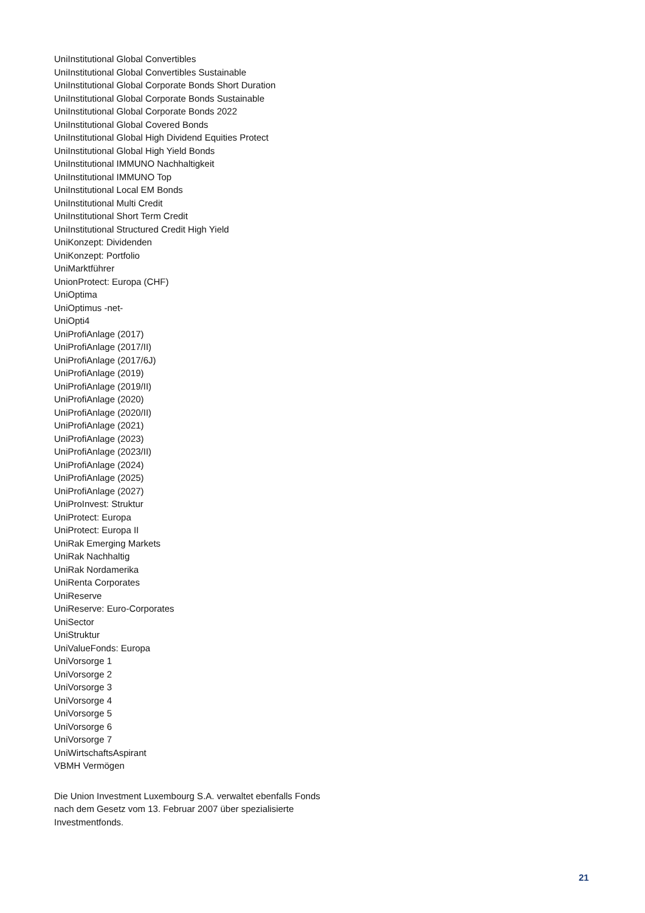UniInstitutional Global Convertibles
UniInstitutional Global Convertibles Sustainable
UniInstitutional Global Corporate Bonds Short Duration
UniInstitutional Global Corporate Bonds Sustainable
UniInstitutional Global Corporate Bonds 2022
UniInstitutional Global Covered Bonds
UniInstitutional Global High Dividend Equities Protect
UniInstitutional Global High Yield Bonds
UniInstitutional IMMUNO Nachhaltigkeit
UniInstitutional IMMUNO Top
UniInstitutional Local EM Bonds
UniInstitutional Multi Credit
UniInstitutional Short Term Credit
UniInstitutional Structured Credit High Yield
UniKonzept: Dividenden
UniKonzept: Portfolio
UniMarktführer
UnionProtect: Europa (CHF)
UniOptima
UniOptimus -net-
UniOpti4
UniProfiAnlage (2017)
UniProfiAnlage (2017/II)
UniProfiAnlage (2017/6J)
UniProfiAnlage (2019)
UniProfiAnlage (2019/II)
UniProfiAnlage (2020)
UniProfiAnlage (2020/II)
UniProfiAnlage (2021)
UniProfiAnlage (2023)
UniProfiAnlage (2023/II)
UniProfiAnlage (2024)
UniProfiAnlage (2025)
UniProfiAnlage (2027)
UniProInvest: Struktur
UniProtect: Europa
UniProtect: Europa II
UniRak Emerging Markets
UniRak Nachhaltig
UniRak Nordamerika
UniRenta Corporates
UniReserve
UniReserve: Euro-Corporates
UniSector
UniStruktur
UniValueFonds: Europa
UniVorsorge 1
UniVorsorge 2
UniVorsorge 3
UniVorsorge 4
UniVorsorge 5
UniVorsorge 6
UniVorsorge 7
UniWirtschaftsAspirant
VBMH Vermögen
Die Union Investment Luxembourg S.A. verwaltet ebenfalls Fonds nach dem Gesetz vom 13. Februar 2007 über spezialisierte Investmentfonds.
21